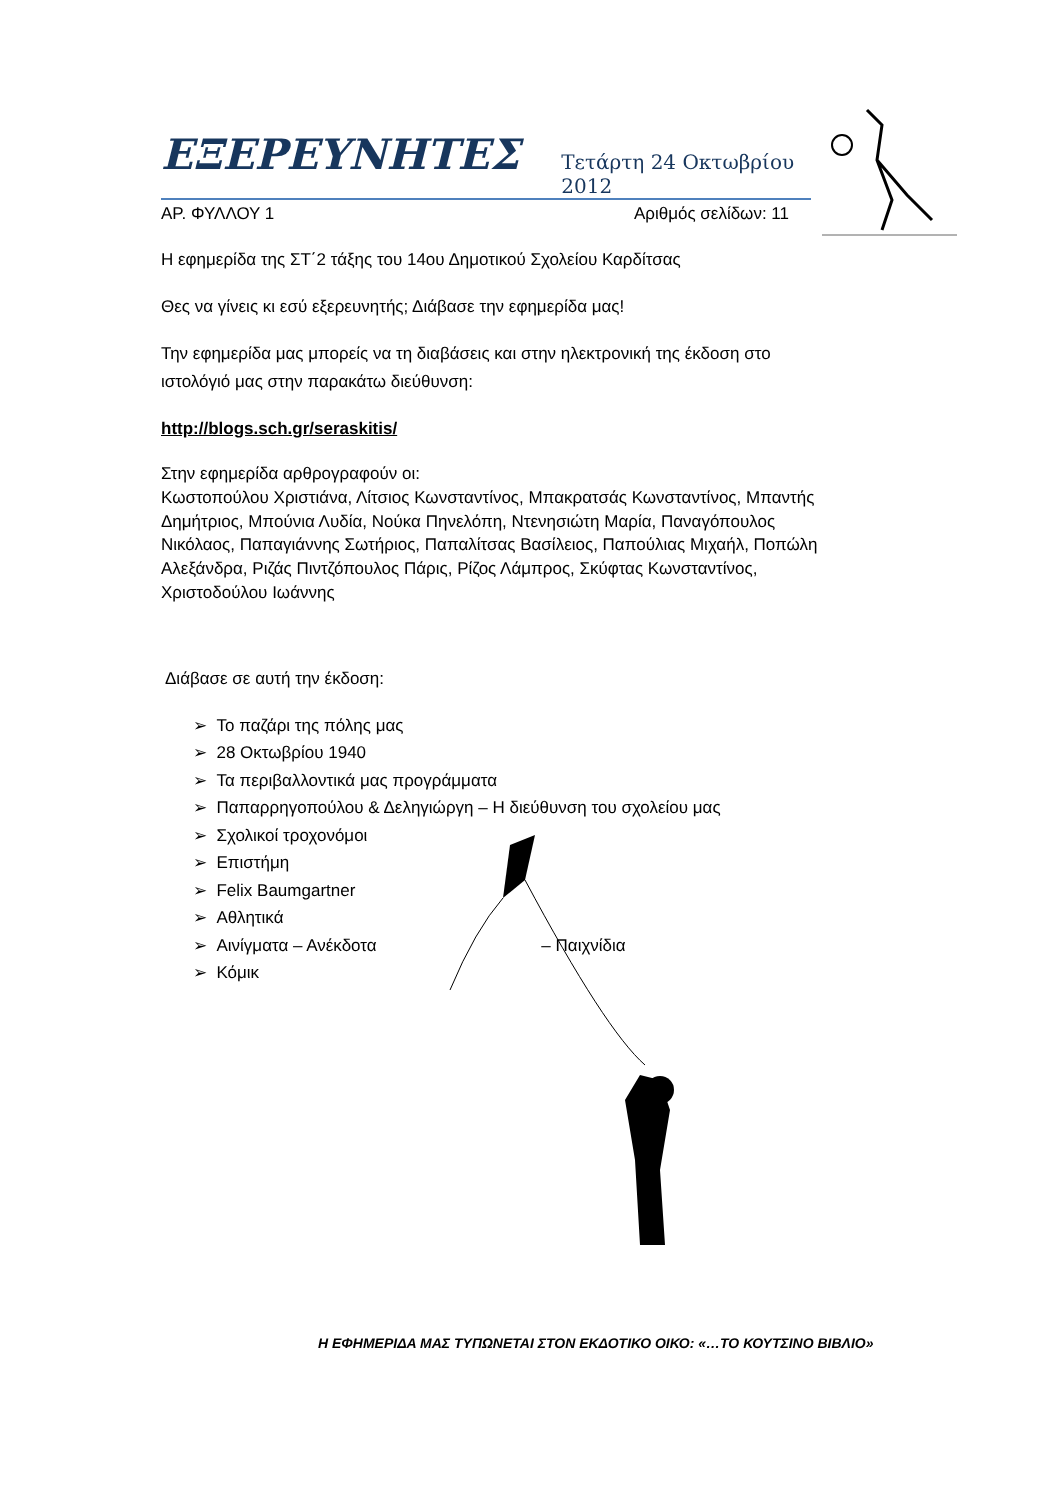ΕΞΕΡΕΥΝΗΤΕΣ Τετάρτη 24 Οκτωβρίου 2012
ΑΡ. ΦΥΛΛΟΥ 1 Αριθμός σελίδων: 11
Η εφημερίδα της ΣΤ΄2 τάξης του 14ου Δημοτικού Σχολείου Καρδίτσας
Θες να γίνεις κι εσύ εξερευνητής; Διάβασε την εφημερίδα μας!
Την εφημερίδα μας μπορείς να τη διαβάσεις και στην ηλεκτρονική της έκδοση στο ιστολόγιό μας στην παρακάτω διεύθυνση:
http://blogs.sch.gr/seraskitis/
Στην εφημερίδα αρθρογραφούν οι:
Κωστοπούλου Χριστιάνα, Λίτσιος Κωνσταντίνος, Μπακρατσάς Κωνσταντίνος, Μπαντής Δημήτριος, Μπούνια Λυδία, Νούκα Πηνελόπη, Ντενησιώτη Μαρία, Παναγόπουλος Νικόλαος, Παπαγιάννης Σωτήριος, Παπαλίτσας Βασίλειος, Παπούλιας Μιχαήλ, Ποπώλη Αλεξάνδρα, Ριζάς Πιντζόπουλος Πάρις, Ρίζος Λάμπρος, Σκύφτας Κωνσταντίνος, Χριστοδούλου Ιωάννης
Διάβασε σε αυτή την έκδοση:
➢ Το παζάρι της πόλης μας
➢ 28 Οκτωβρίου 1940
➢ Τα περιβαλλοντικά μας προγράμματα
➢ Παπαρρηγοπούλου & Δεληγιώργη – Η διεύθυνση του σχολείου μας
➢ Σχολικοί τροχονόμοι
➢ Επιστήμη
➢ Felix Baumgartner
➢ Αθλητικά
➢ Αινίγματα – Ανέκδοτα – Παιχνίδια
➢ Κόμικ
Η ΕΦΗΜΕΡΙΔΑ ΜΑΣ ΤΥΠΩΝΕΤΑΙ ΣΤΟΝ ΕΚΔΟΤΙΚΟ ΟΙΚΟ: «…ΤΟ ΚΟΥΤΣΙΝΟ ΒΙΒΛΙΟ»